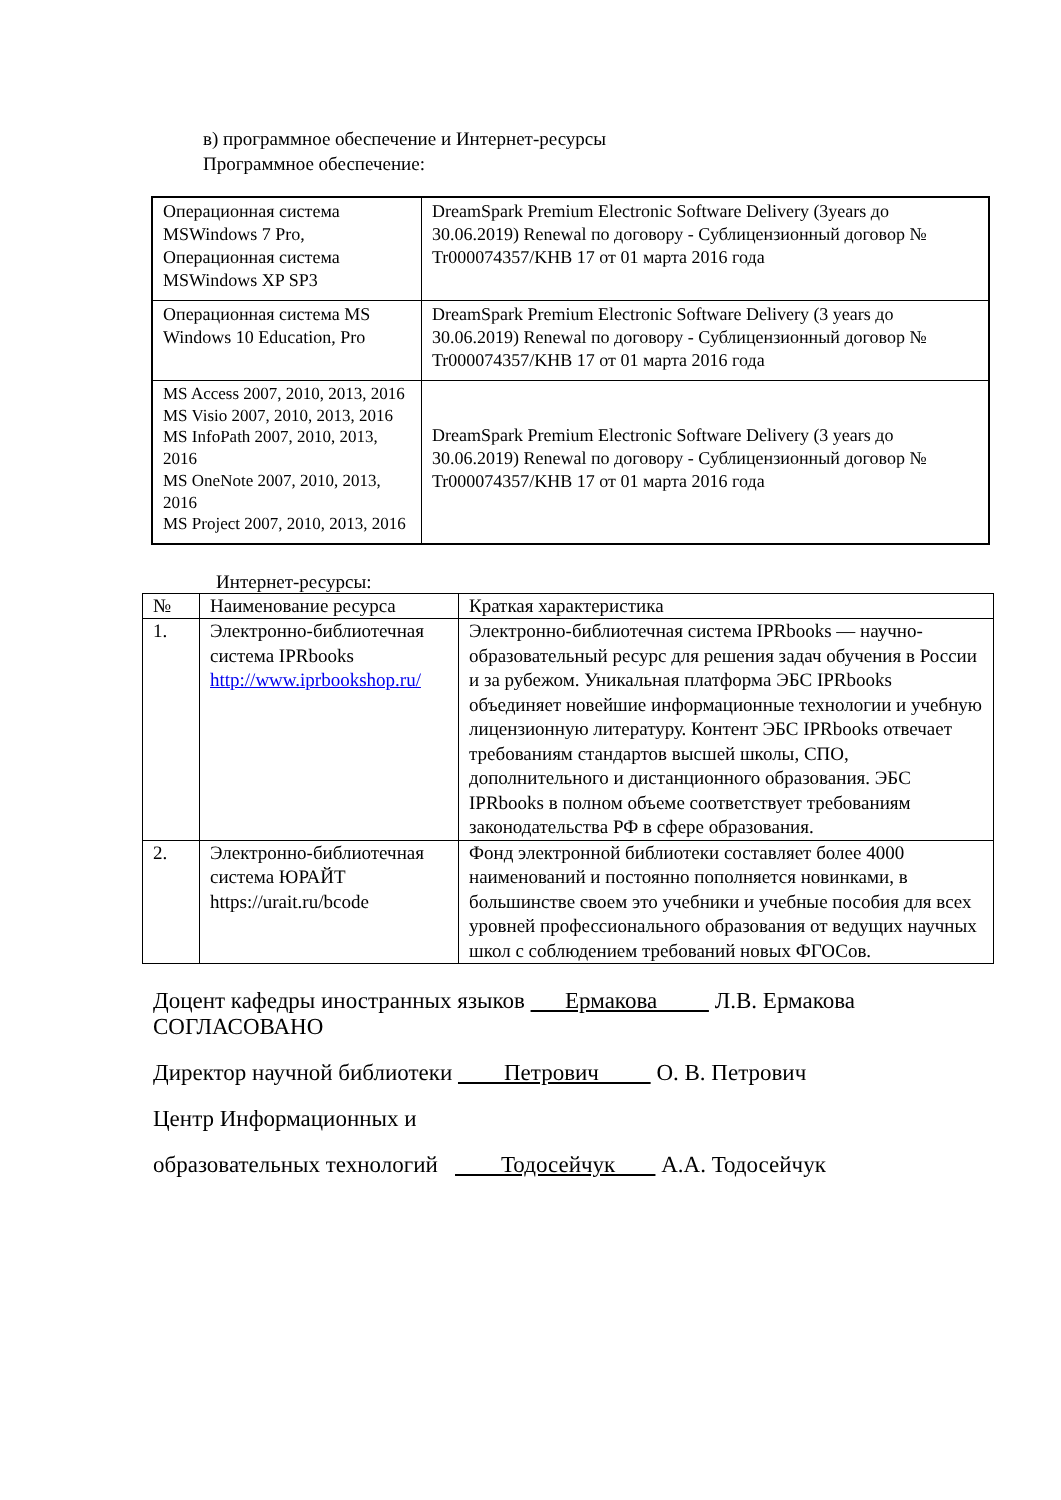в) программное обеспечение и Интернет-ресурсы
Программное обеспечение:
| Операционная система MSWindows 7 Pro, Операционная система MSWindows XP SP3 | DreamSpark Premium Electronic Software Delivery (3years до 30.06.2019) Renewal по договору - Сублицензионный договор № Tr000074357/KHB 17 от 01 марта 2016 года |
| Операционная система MS Windows 10 Education, Pro | DreamSpark Premium Electronic Software Delivery (3 years до 30.06.2019) Renewal по договору - Сублицензионный договор № Tr000074357/KHB 17 от 01 марта 2016 года |
| MS Access 2007, 2010, 2013, 2016 MS Visio 2007, 2010, 2013, 2016 MS InfoPath 2007, 2010, 2013, 2016 MS OneNote 2007, 2010, 2013, 2016 MS Project 2007, 2010, 2013, 2016 | DreamSpark Premium Electronic Software Delivery (3 years до 30.06.2019) Renewal по договору - Сублицензионный договор № Tr000074357/KHB 17 от 01 марта 2016 года |
Интернет-ресурсы:
| № | Наименование ресурса | Краткая характеристика |
| --- | --- | --- |
| 1. | Электронно-библиотечная система IPRbooks http://www.iprbookshop.ru/ | Электронно-библиотечная система IPRbooks — научно-образовательный ресурс для решения задач обучения в России и за рубежом. Уникальная платформа ЭБС IPRbooks объединяет новейшие информационные технологии и учебную лицензионную литературу. Контент ЭБС IPRbooks отвечает требованиям стандартов высшей школы, СПО, дополнительного и дистанционного образования. ЭБС IPRbooks в полном объеме соответствует требованиям законодательства РФ в сфере образования. |
| 2. | Электронно-библиотечная система ЮРАЙТ https://urait.ru/bcode | Фонд электронной библиотеки составляет более 4000 наименований и постоянно пополняется новинками, в большинстве своем это учебники и учебные пособия для всех уровней профессионального образования от ведущих научных школ с соблюдением требований новых ФГОСов. |
Доцент кафедры иностранных языков Ермакова Л.В. Ермакова
СОГЛАСОВАНО
Директор научной библиотеки Петрович О. В. Петрович
Центр Информационных и
образовательных технологий Тодосейчук А.А. Тодосейчук